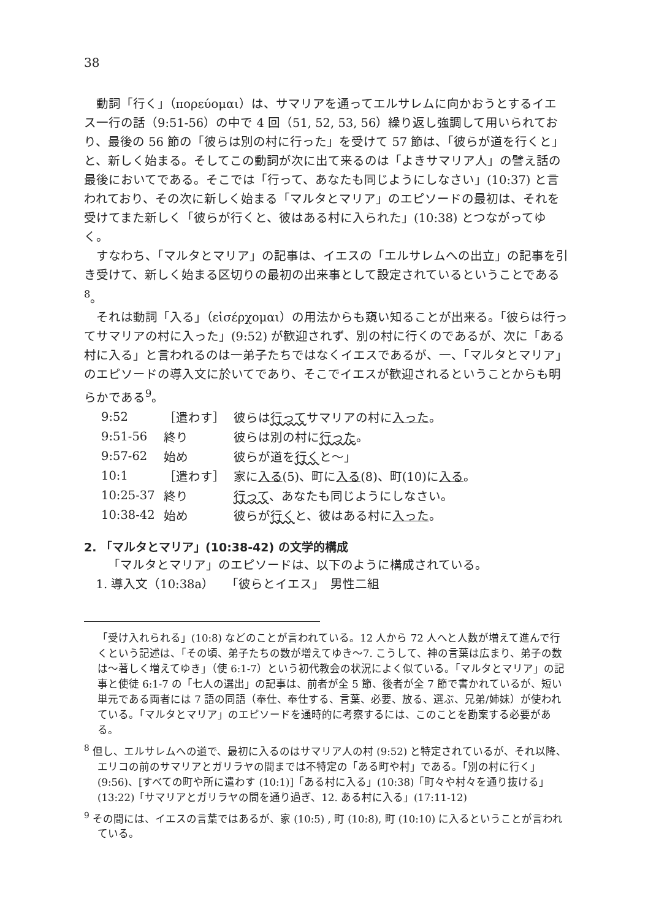38
動詞「行く」（πορεύομαι）は、サマリアを通ってエルサレムに向かおうとするイエス一行の話（9:51-56）の中で 4 回（51, 52, 53, 56）繰り返し強調して用いられており、最後の 56 節の「彼らは別の村に行った」を受けて 57 節は、「彼らが道を行くと」と、新しく始まる。そしてこの動詞が次に出て来るのは「よきサマリア人」の譬え話の最後においてである。そこでは「行って、あなたも同じようにしなさい」(10:37) と言われており、その次に新しく始まる「マルタとマリア」のエピソードの最初は、それを受けてまた新しく「彼らが行くと、彼はある村に入られた」(10:38) とつながってゆく。
すなわち、「マルタとマリア」の記事は、イエスの「エルサレムへの出立」の記事を引き受けて、新しく始まる区切りの最初の出来事として設定されているということである<sup>8</sup>。
それは動詞「入る」（εἰσέρχομαι）の用法からも窺い知ることが出来る。「彼らは行ってサマリアの村に入った」(9:52) が歓迎されず、別の村に行くのであるが、次に「ある村に入る」と言われるのは一弟子たちではなくイエスであるが、一、「マルタとマリア」のエピソードの導入文に於いてであり、そこでイエスが歓迎されるということからも明らかである<sup>9</sup>。
| 9:52 | ［遣わす］ | 彼らは 行って サマリアの村に 入った 。 |
| 9:51-56 | 終り | 彼らは別の村に 行った 。 |
| 9:57-62 | 始め | 彼らが道を 行く と～」 |
| 10:1 | ［遣わす］ | 家に 入る (5)、町に 入る (8)、町(10)に 入る 。 |
| 10:25-37 | 終り | 行って 、あなたも同じようにしなさい。 |
| 10:38-42 | 始め | 彼らが 行く と、彼はある村に 入った 。 |
2. 「マルタとマリア」(10:38-42) の文学的構成
「マルタとマリア」のエピソードは、以下のように構成されている。
1. 導入文（10:38a）　　「彼らとイエス」　男性二組
「受け入れられる」(10:8) などのことが言われている。12 人から 72 人へと人数が増えて進んで行くという記述は、「その頃、弟子たちの数が増えてゆき～7. こうして、神の言葉は広まり、弟子の数は～著しく増えてゆき」（使 6:1-7）という初代教会の状況によく似ている。「マルタとマリア」の記事と使徒 6:1-7 の「七人の選出」の記事は、前者が全 5 節、後者が全 7 節で書かれているが、短い単元である両者には 7 語の同語（奉仕、奉仕する、言葉、必要、放る、選ぶ、兄弟/姉妹）が使われている。「マルタとマリア」のエピソードを通時的に考察するには、このことを勘案する必要がある。
<sup>8</sup> 但し、エルサレムへの道で、最初に入るのはサマリア人の村 (9:52) と特定されているが、それ以降、エリコの前のサマリアとガリラヤの間までは不特定の「ある町や村」である。「別の村に行く」(9:56)、[すべての町や所に遣わす (10:1)]「ある村に入る」(10:38)「町々や村々を通り抜ける」(13:22)「サマリアとガリラヤの間を通り過ぎ、12. ある村に入る」(17:11-12)
<sup>9</sup> その間には、イエスの言葉ではあるが、家 (10:5) , 町 (10:8), 町 (10:10) に入るということが言われている。